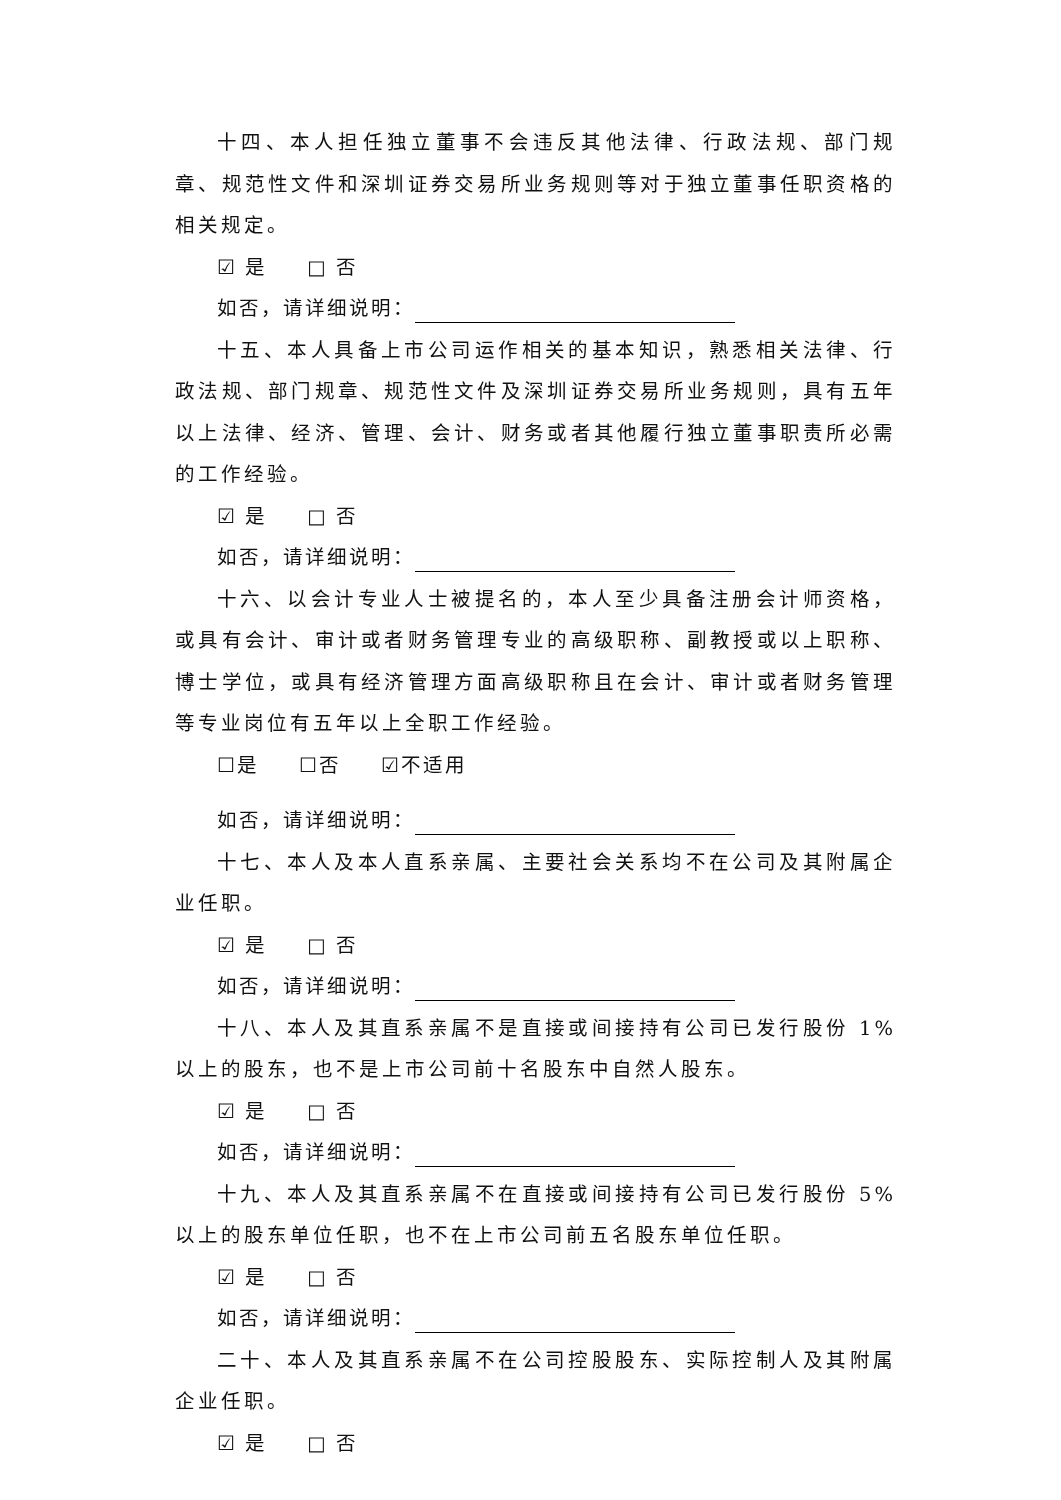十四、本人担任独立董事不会违反其他法律、行政法规、部门规章、规范性文件和深圳证券交易所业务规则等对于独立董事任职资格的相关规定。
☑ 是 □ 否
如否，请详细说明：
十五、本人具备上市公司运作相关的基本知识，熟悉相关法律、行政法规、部门规章、规范性文件及深圳证券交易所业务规则，具有五年以上法律、经济、管理、会计、财务或者其他履行独立董事职责所必需的工作经验。
☑ 是 □ 否
如否，请详细说明：
十六、以会计专业人士被提名的，本人至少具备注册会计师资格，或具有会计、审计或者财务管理专业的高级职称、副教授或以上职称、博士学位，或具有经济管理方面高级职称且在会计、审计或者财务管理等专业岗位有五年以上全职工作经验。
☐是 ☐否 ☑不适用
如否，请详细说明：
十七、本人及本人直系亲属、主要社会关系均不在公司及其附属企业任职。
☑ 是 □ 否
如否，请详细说明：
十八、本人及其直系亲属不是直接或间接持有公司已发行股份 1%以上的股东，也不是上市公司前十名股东中自然人股东。
☑ 是 □ 否
如否，请详细说明：
十九、本人及其直系亲属不在直接或间接持有公司已发行股份 5%以上的股东单位任职，也不在上市公司前五名股东单位任职。
☑ 是 □ 否
如否，请详细说明：
二十、本人及其直系亲属不在公司控股股东、实际控制人及其附属企业任职。
☑ 是 □ 否